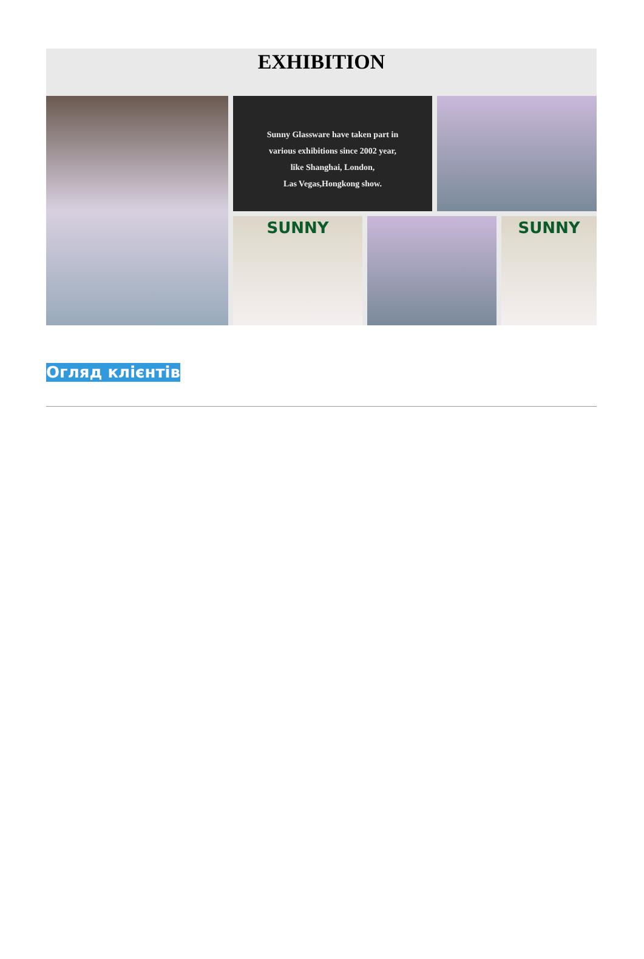EXHIBITION
Sunny Glassware have taken part in
various exhibitions since 2002 year,
like Shanghai, London,
Las Vegas,Hongkong show.
SUNNY
SUNNY
Огляд клієнтів